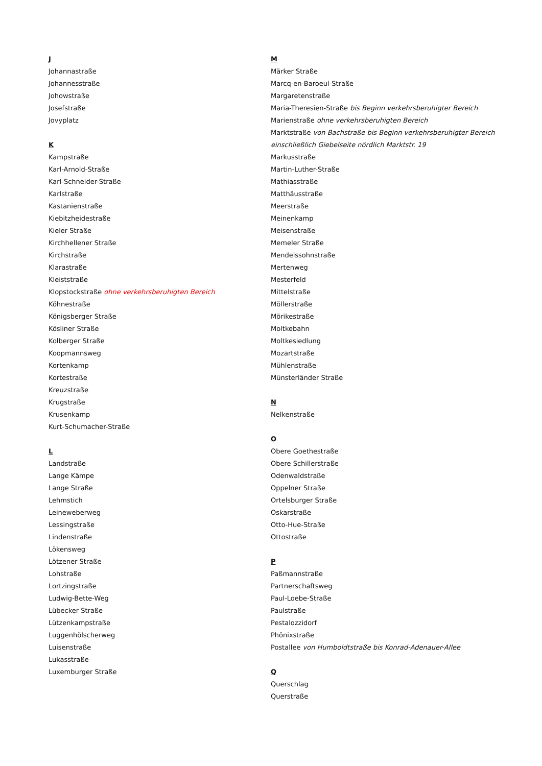J
Johannastraße
Johannesstraße
Johowstraße
Josefstraße
Jovyplatz
K
Kampstraße
Karl-Arnold-Straße
Karl-Schneider-Straße
Karlstraße
Kastanienstraße
Kiebitzheidestraße
Kieler Straße
Kirchhellener Straße
Kirchstraße
Klarastraße
Kleiststraße
Klopstockstraße ohne verkehrsberuhigten Bereich
Köhnestraße
Königsberger Straße
Kösliner Straße
Kolberger Straße
Koopmannsweg
Kortenkamp
Kortestraße
Kreuzstraße
Krugstraße
Krusenkamp
Kurt-Schumacher-Straße
L
Landstraße
Lange Kämpe
Lange Straße
Lehmstich
Leineweberweg
Lessingstraße
Lindenstraße
Lökensweg
Lötzener Straße
Lohstraße
Lortzingstraße
Ludwig-Bette-Weg
Lübecker Straße
Lützenkampstraße
Luggenhölscherweg
Luisenstraße
Lukasstraße
Luxemburger Straße
M
Märker Straße
Marcq-en-Baroeul-Straße
Margaretenstraße
Maria-Theresien-Straße bis Beginn verkehrsberuhigter Bereich
Marienstraße ohne verkehrsberuhigten Bereich
Marktstraße von Bachstraße bis Beginn verkehrsberuhigter Bereich einschließlich Giebelseite nördlich Marktstr. 19
Markusstraße
Martin-Luther-Straße
Mathiasstraße
Matthäusstraße
Meerstraße
Meinenkamp
Meisenstraße
Memeler Straße
Mendelssohnstraße
Mertenweg
Mesterfeld
Mittelstraße
Möllerstraße
Mörikestraße
Moltkebahn
Moltkesiedlung
Mozartstraße
Mühlenstraße
Münsterländer Straße
N
Nelkenstraße
O
Obere Goethestraße
Obere Schillerstraße
Odenwaldstraße
Oppelner Straße
Ortelsburger Straße
Oskarstraße
Otto-Hue-Straße
Ottostraße
P
Paßmannstraße
Partnerschaftsweg
Paul-Loebe-Straße
Paulstraße
Pestalozzidorf
Phönixstraße
Postallee von Humboldtstraße bis Konrad-Adenauer-Allee
Q
Querschlag
Querstraße